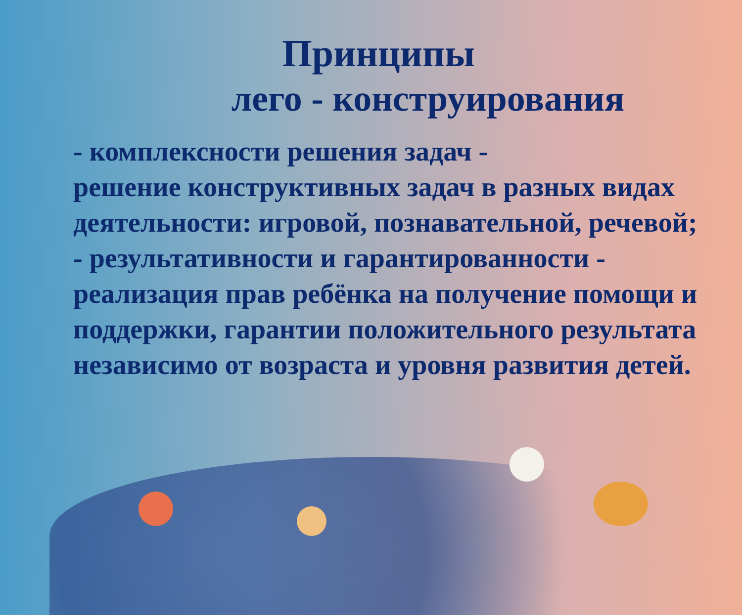Принципы
лего - конструирования
- комплексности решения задач -
решение конструктивных задач в разных видах деятельности: игровой, познавательной, речевой;
- результативности и гарантированности - реализация прав ребёнка на получение помощи и поддержки, гарантии положительного результата независимо от возраста и уровня развития детей.